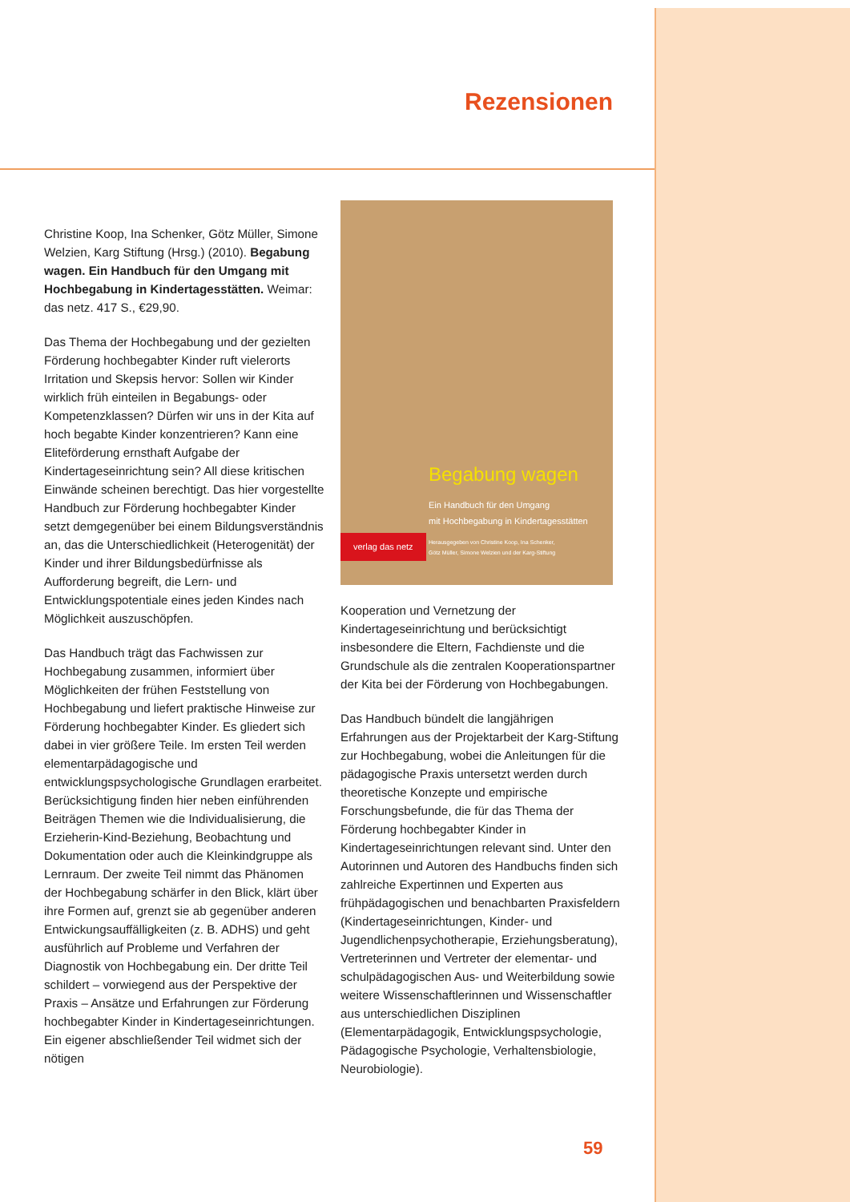Rezensionen
Christine Koop, Ina Schenker, Götz Müller, Simone Welzien, Karg Stiftung (Hrsg.) (2010). Begabung wagen. Ein Handbuch für den Umgang mit Hochbegabung in Kindertages­stätten. Weimar: das netz. 417 S., €29,90.
Das Thema der Hochbegabung und der gezielten Förderung hochbegabter Kinder ruft vielerorts Irritation und Skepsis hervor: Sollen wir Kinder wirklich früh einteilen in Begabungs- oder Kompetenzklassen? Dürfen wir uns in der Kita auf hoch begabte Kinder konzentrieren? Kann eine Eliteförderung ernsthaft Aufgabe der Kindertageseinrichtung sein? All diese kritischen Einwände scheinen berechtigt. Das hier vorgestellte Handbuch zur Förderung hochbegabter Kinder setzt demgegenüber bei einem Bildungsverständnis an, das die Unterschiedlichkeit (Heterogenität) der Kinder und ihrer Bildungsbedürfnisse als Aufforderung begreift, die Lern- und Entwicklungspotentiale eines jeden Kindes nach Möglichkeit auszuschöpfen.
Das Handbuch trägt das Fachwissen zur Hochbegabung zusammen, informiert über Möglichkeiten der frühen Feststellung von Hochbegabung und liefert praktische Hinweise zur Förderung hochbegabter Kinder. Es gliedert sich dabei in vier größere Teile. Im ersten Teil werden elementarpädagogische und entwicklungspsychologische Grundlagen erarbeitet. Berücksichtigung finden hier neben einführenden Beiträgen Themen wie die Individualisierung, die Erzieherin-Kind-Beziehung, Beobachtung und Dokumentation oder auch die Kleinkindgruppe als Lernraum. Der zweite Teil nimmt das Phänomen der Hochbegabung schärfer in den Blick, klärt über ihre Formen auf, grenzt sie ab gegenüber anderen Entwickungsauffälligkeiten (z. B. ADHS) und geht ausführlich auf Probleme und Verfahren der Diagnostik von Hochbegabung ein. Der dritte Teil schildert – vorwiegend aus der Perspektive der Praxis – Ansätze und Erfahrungen zur Förderung hochbegabter Kinder in Kindertageseinrichtungen. Ein eigener abschließender Teil widmet sich der nötigen
Begabung wagen
Ein Handbuch für den Umgang
mit Hochbegabung in Kindertagesstätten
verlag das netz
Herausgegeben von Christine Koop, Ina Schenker,
Götz Müller, Simone Welzien und der Karg-Stiftung
Kooperation und Vernetzung der Kindertageseinrichtung und berücksichtigt insbesondere die Eltern, Fachdienste und die Grundschule als die zentralen Kooperationspartner der Kita bei der Förderung von Hochbegabungen.
Das Handbuch bündelt die langjährigen Erfahrungen aus der Projektarbeit der Karg-Stiftung zur Hochbegabung, wobei die Anleitungen für die pädagogische Praxis untersetzt werden durch theoretische Konzepte und empirische Forschungsbefunde, die für das Thema der Förderung hochbegabter Kinder in Kindertageseinrichtungen relevant sind. Unter den Autorinnen und Autoren des Handbuchs finden sich zahlreiche Expertinnen und Experten aus frühpädagogischen und benachbarten Praxisfeldern (Kindertageseinrichtungen, Kinder- und Jugendlichenpsychotherapie, Erziehungsberatung), Vertreterinnen und Vertreter der elementar- und schulpädagogischen Aus- und Weiterbildung sowie weitere Wissenschaftlerinnen und Wissenschaftler aus unterschiedlichen Disziplinen (Elementarpädagogik, Entwicklungspsychologie, Pädagogische Psychologie, Verhaltensbiologie, Neurobiologie).
59